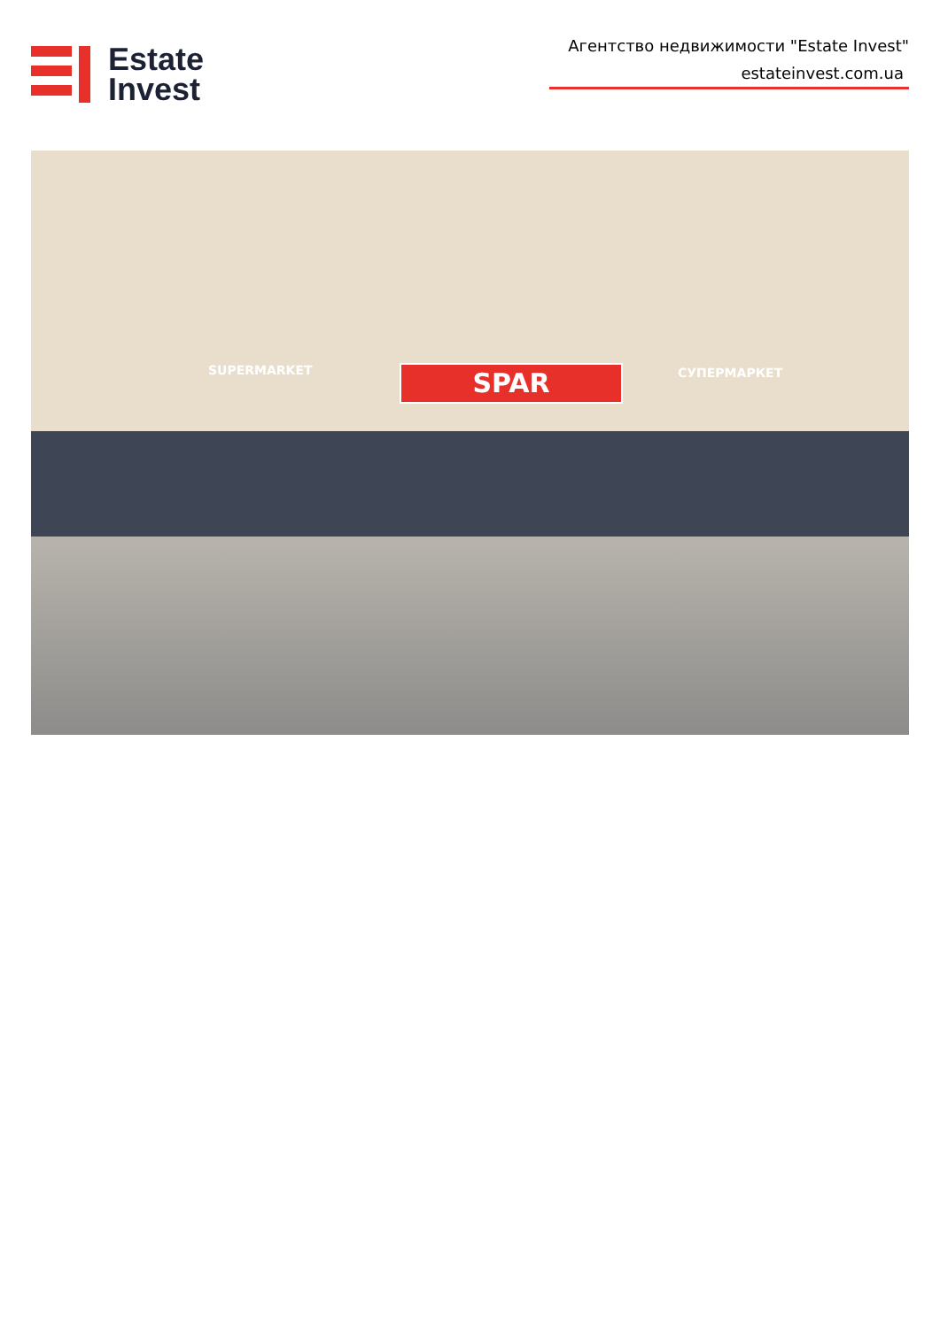Estate
Invest
Агентство недвижимости "Estate Invest"
estateinvest.com.ua
SUPERMARKET SPAR СУПЕРМАРКЕТ